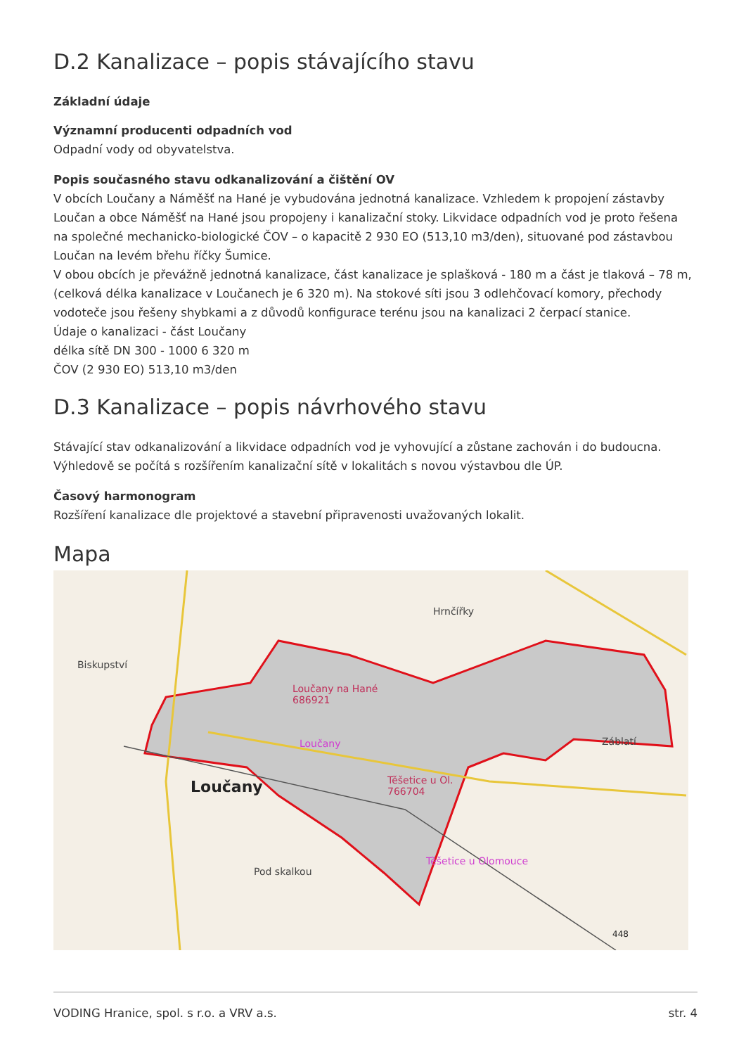D.2 Kanalizace – popis stávajícího stavu
Základní údaje
Významní producenti odpadních vod
Odpadní vody od obyvatelstva.
Popis současného stavu odkanalizování a čištění OV
V obcích Loučany a Náměšť na Hané je vybudována jednotná kanalizace. Vzhledem k propojení zástavby Loučan a obce Náměšť na Hané jsou propojeny i kanalizační stoky. Likvidace odpadních vod je proto řešena na společné mechanicko-biologické ČOV – o kapacitě 2 930 EO (513,10 m3/den), situované pod zástavbou Loučan na levém břehu říčky Šumice.
V obou obcích je převážně jednotná kanalizace, část kanalizace je splašková - 180 m a část je tlaková – 78 m, (celková délka kanalizace v Loučanech je 6 320 m). Na stokové síti jsou 3 odlehčovací komory, přechody vodoteče jsou řešeny shybkami a z důvodů konfigurace terénu jsou na kanalizaci 2 čerpací stanice.
Údaje o kanalizaci - část Loučany
délka sítě DN 300 - 1000 6 320 m
ČOV (2 930 EO) 513,10 m3/den
D.3 Kanalizace – popis návrhového stavu
Stávající stav odkanalizování a likvidace odpadních vod je vyhovující a zůstane zachován i do budoucna. Výhledově se počítá s rozšířením kanalizační sítě v lokalitách s novou výstavbou dle ÚP.
Časový harmonogram
Rozšíření kanalizace dle projektové a stavební připravenosti uvažovaných lokalit.
Mapa
Biskupství
Hrnčířky
Loučany na Hané
686921
Loučany
Loučany
Těšetice u Ol.
766704
Záblatí
Pod skalkou
Těšetice u Olomouce
448
VODING Hranice, spol. s r.o. a VRV a.s. str. 4